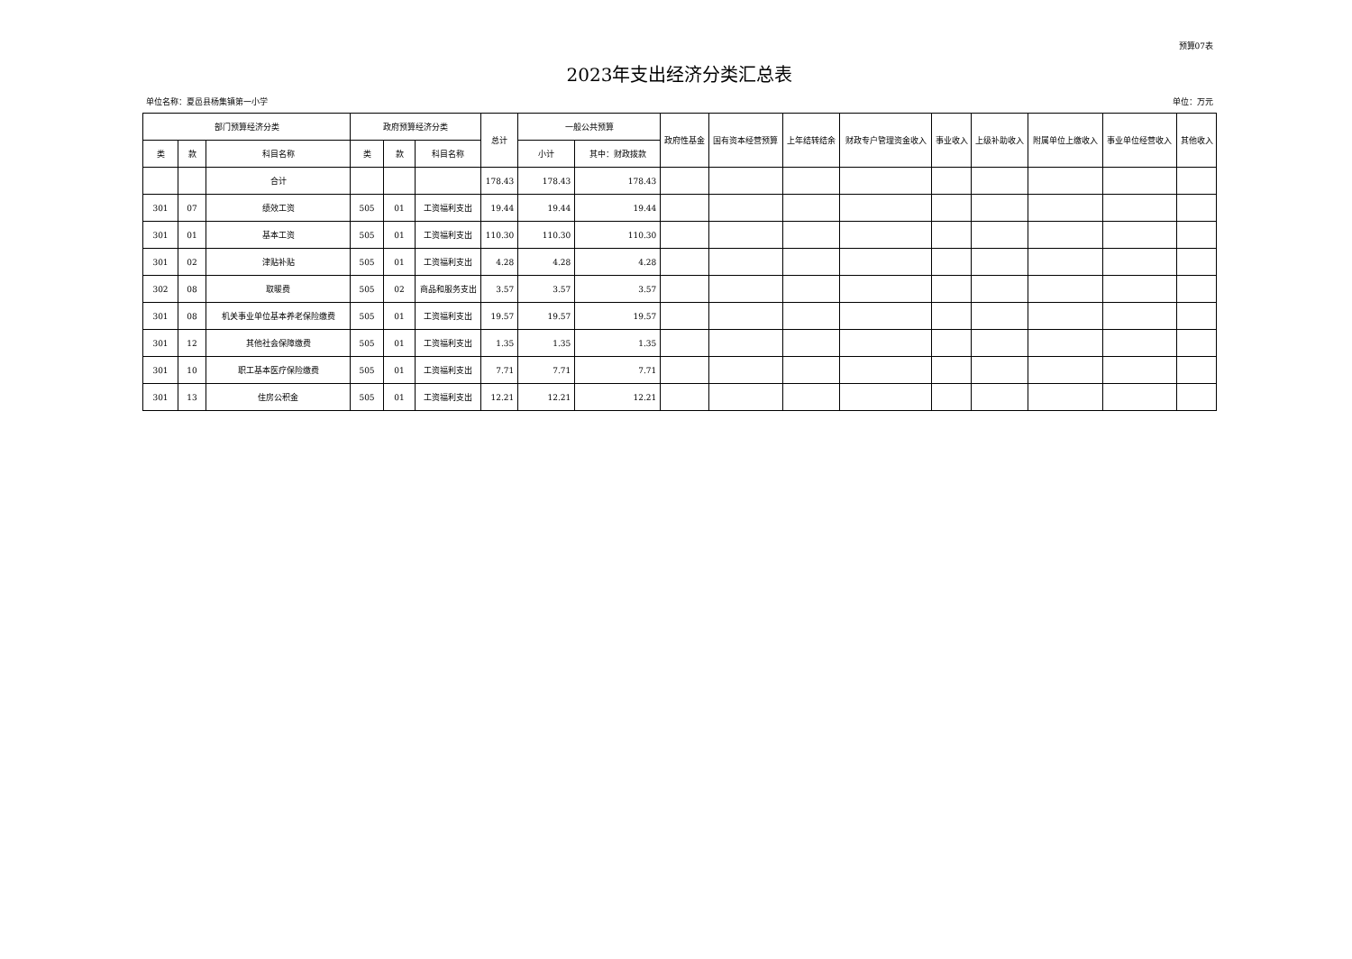预算07表
2023年支出经济分类汇总表
单位名称：夏邑县杨集镇第一小学 单位：万元
| 部门预算经济分类 | | | 政府预算经济分类 | | | 总计 | 一般公共预算 | | 政府性基金 | 国有资本经营预算 | 上年结转结余 | 财政专户管理资金收入 | 事业收入 | 上级补助收入 | 附属单位上缴收入 | 事业单位经营收入 | 其他收入 |
| --- | --- | --- | --- | --- | --- | --- | --- | --- | --- | --- | --- | --- | --- | --- | --- | --- | --- |
| 类 | 款 | 科目名称 | 类 | 款 | 科目名称 | | 小计 | 其中：财政拨款 | | | | | | | | | |
| | | 合计 | | | | 178.43 | 178.43 | 178.43 | | | | | | | | | |
| 301 | 07 | 绩效工资 | 505 | 01 | 工资福利支出 | 19.44 | 19.44 | 19.44 | | | | | | | | | |
| 301 | 01 | 基本工资 | 505 | 01 | 工资福利支出 | 110.30 | 110.30 | 110.30 | | | | | | | | | |
| 301 | 02 | 津贴补贴 | 505 | 01 | 工资福利支出 | 4.28 | 4.28 | 4.28 | | | | | | | | | |
| 302 | 08 | 取暖费 | 505 | 02 | 商品和服务支出 | 3.57 | 3.57 | 3.57 | | | | | | | | | |
| 301 | 08 | 机关事业单位基本养老保险缴费 | 505 | 01 | 工资福利支出 | 19.57 | 19.57 | 19.57 | | | | | | | | | |
| 301 | 12 | 其他社会保障缴费 | 505 | 01 | 工资福利支出 | 1.35 | 1.35 | 1.35 | | | | | | | | | |
| 301 | 10 | 职工基本医疗保险缴费 | 505 | 01 | 工资福利支出 | 7.71 | 7.71 | 7.71 | | | | | | | | | |
| 301 | 13 | 住房公积金 | 505 | 01 | 工资福利支出 | 12.21 | 12.21 | 12.21 | | | | | | | | | |